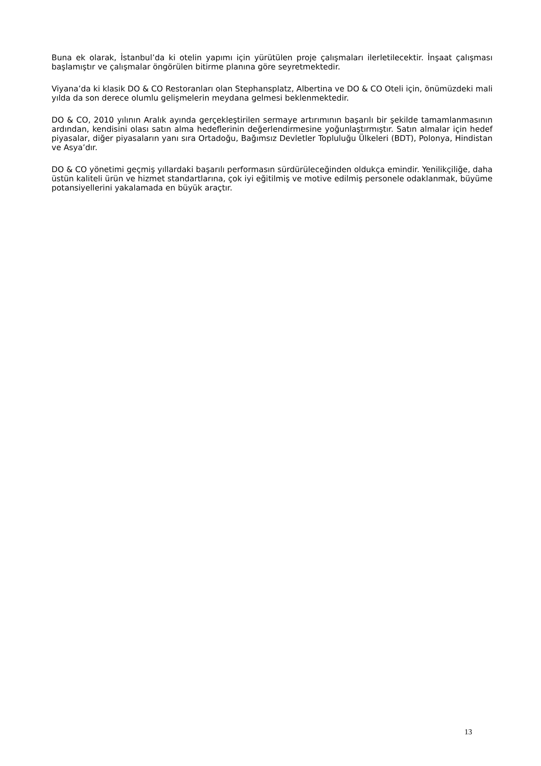Buna ek olarak, İstanbul’da ki otelin yapımı için yürütülen proje çalışmaları ilerletilecektir. İnşaat çalışması başlamıştır ve çalışmalar öngörülen bitirme planına göre seyretmektedir.
Viyana’da ki klasik DO & CO Restoranları olan Stephansplatz, Albertina ve DO & CO Oteli için, önümüzdeki mali yılda da son derece olumlu gelişmelerin meydana gelmesi beklenmektedir.
DO & CO, 2010 yılının Aralık ayında gerçekleştirilen sermaye artırımının başarılı bir şekilde tamamlanmasının ardından, kendisini olası satın alma hedeflerinin değerlendirmesine yoğunlaştırmıştır. Satın almalar için hedef piyasalar, diğer piyasaların yanı sıra Ortadoğu, Bağımsız Devletler Topluluğu Ülkeleri (BDT), Polonya, Hindistan ve Asya’dır.
DO & CO yönetimi geçmiş yıllardaki başarılı performasın sürdürüleceğinden oldukça emindir. Yenilikçiliğe, daha üstün kaliteli ürün ve hizmet standartlarına, çok iyi eğitilmiş ve motive edilmiş personele odaklanmak, büyüme potansiyellerini yakalamada en büyük araçtır.
13